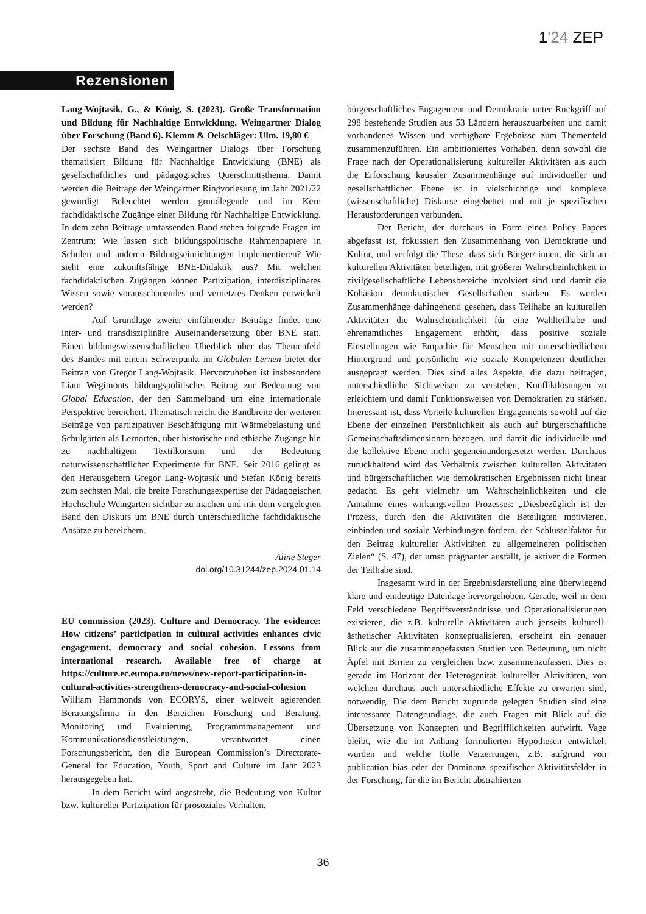1'24 ZEP
Rezensionen
Lang-Wojtasik, G., & König, S. (2023). Große Transformation und Bildung für Nachhaltige Entwicklung. Weingartner Dialog über Forschung (Band 6). Klemm & Oelschläger: Ulm. 19,80 €
Der sechste Band des Weingartner Dialogs über Forschung thematisiert Bildung für Nachhaltige Entwicklung (BNE) als gesellschaftliches und pädagogisches Querschnittsthema. Damit werden die Beiträge der Weingartner Ringvorlesung im Jahr 2021/22 gewürdigt. Beleuchtet werden grundlegende und im Kern fachdidaktische Zugänge einer Bildung für Nachhaltige Entwicklung. In dem zehn Beiträge umfassenden Band stehen folgende Fragen im Zentrum: Wie lassen sich bildungspolitische Rahmenpapiere in Schulen und anderen Bildungseinrichtungen implementieren? Wie sieht eine zukunftsfähige BNE-Didaktik aus? Mit welchen fachdidaktischen Zugängen können Partizipation, interdisziplinäres Wissen sowie vorausschauendes und vernetztes Denken entwickelt werden?
Auf Grundlage zweier einführender Beiträge findet eine inter- und transdisziplinäre Auseinandersetzung über BNE statt. Einen bildungswissenschaftlichen Überblick über das Themenfeld des Bandes mit einem Schwerpunkt im Globalen Lernen bietet der Beitrag von Gregor Lang-Wojtasik. Hervorzuheben ist insbesondere Liam Wegimonts bildungspolitischer Beitrag zur Bedeutung von Global Education, der den Sammelband um eine internationale Perspektive bereichert. Thematisch reicht die Bandbreite der weiteren Beiträge von partizipativer Beschäftigung mit Wärmebelastung und Schulgärten als Lernorten, über historische und ethische Zugänge hin zu nachhaltigem Textilkonsum und der Bedeutung naturwissenschaftlicher Experimente für BNE. Seit 2016 gelingt es den Herausgebern Gregor Lang-Wojtasik und Stefan König bereits zum sechsten Mal, die breite Forschungsexpertise der Pädagogischen Hochschule Weingarten sichtbar zu machen und mit dem vorgelegten Band den Diskurs um BNE durch unterschiedliche fachdidaktische Ansätze zu bereichern.
Aline Steger
doi.org/10.31244/zep.2024.01.14
EU commission (2023). Culture and Democracy. The evidence: How citizens’ participation in cultural activities enhances civic engagement, democracy and social cohesion. Lessons from international research. Available free of charge at https://culture.ec.europa.eu/news/new-report-participation-in-cultural-activities-strengthens-democracy-and-social-cohesion
William Hammonds von ECORYS, einer weltweit agierenden Beratungsfirma in den Bereichen Forschung und Beratung, Monitoring und Evaluierung, Programmmanagement und Kommunikationsdienstleistungen, verantwortet einen Forschungsbericht, den die European Commission’s Directorate-General for Education, Youth, Sport and Culture im Jahr 2023 herausgegeben hat.
In dem Bericht wird angestrebt, die Bedeutung von Kultur bzw. kultureller Partizipation für prosoziales Verhalten,
bürgerschaftliches Engagement und Demokratie unter Rückgriff auf 298 bestehende Studien aus 53 Ländern herauszuarbeiten und damit vorhandenes Wissen und verfügbare Ergebnisse zum Themenfeld zusammenzuführen. Ein ambitioniertes Vorhaben, denn sowohl die Frage nach der Operationalisierung kultureller Aktivitäten als auch die Erforschung kausaler Zusammenhänge auf individueller und gesellschaftlicher Ebene ist in vielschichtige und komplexe (wissenschaftliche) Diskurse eingebettet und mit je spezifischen Herausforderungen verbunden.
Der Bericht, der durchaus in Form eines Policy Papers abgefasst ist, fokussiert den Zusammenhang von Demokratie und Kultur, und verfolgt die These, dass sich Bürger/-innen, die sich an kulturellen Aktivitäten beteiligen, mit größerer Wahrscheinlichkeit in zivilgesellschaftliche Lebensbereiche involviert sind und damit die Kohäsion demokratischer Gesellschaften stärken. Es werden Zusammenhänge dahingehend gesehen, dass Teilhabe an kulturellen Aktivitäten die Wahrscheinlichkeit für eine Wahlteilhabe und ehrenamtliches Engagement erhöht, dass positive soziale Einstellungen wie Empathie für Menschen mit unterschiedlichem Hintergrund und persönliche wie soziale Kompetenzen deutlicher ausgeprägt werden. Dies sind alles Aspekte, die dazu beitragen, unterschiedliche Sichtweisen zu verstehen, Konfliktlösungen zu erleichtern und damit Funktionsweisen von Demokratien zu stärken. Interessant ist, dass Vorteile kulturellen Engagements sowohl auf die Ebene der einzelnen Persönlichkeit als auch auf bürgerschaftliche Gemeinschaftsdimensionen bezogen, und damit die individuelle und die kollektive Ebene nicht gegeneinandergesetzt werden. Durchaus zurückhaltend wird das Verhältnis zwischen kulturellen Aktivitäten und bürgerschaftlichen wie demokratischen Ergebnissen nicht linear gedacht. Es geht vielmehr um Wahrscheinlichkeiten und die Annahme eines wirkungsvollen Prozesses: „Diesbezüglich ist der Prozess, durch den die Aktivitäten die Beteiligten motivieren, einbinden und soziale Verbindungen fördern, der Schlüsselfaktor für den Beitrag kultureller Aktivitäten zu allgemeineren politischen Zielen“ (S. 47), der umso prägnanter ausfällt, je aktiver die Formen der Teilhabe sind.
Insgesamt wird in der Ergebnisdarstellung eine überwiegend klare und eindeutige Datenlage hervorgehoben. Gerade, weil in dem Feld verschiedene Begriffsverständnisse und Operationalisierungen existieren, die z.B. kulturelle Aktivitäten auch jenseits kulturell-ästhetischer Aktivitäten konzeptualisieren, erscheint ein genauer Blick auf die zusammengefassten Studien von Bedeutung, um nicht Äpfel mit Birnen zu vergleichen bzw. zusammenzufassen. Dies ist gerade im Horizont der Heterogenität kultureller Aktivitäten, von welchen durchaus auch unterschiedliche Effekte zu erwarten sind, notwendig. Die dem Bericht zugrunde gelegten Studien sind eine interessante Datengrundlage, die auch Fragen mit Blick auf die Übersetzung von Konzepten und Begrifflichkeiten aufwirft. Vage bleibt, wie die im Anhang formulierten Hypothesen entwickelt wurden und welche Rolle Verzerrungen, z.B. aufgrund von publication bias oder der Dominanz spezifischer Aktivitätsfelder in der Forschung, für die im Bericht abstrahierten
36